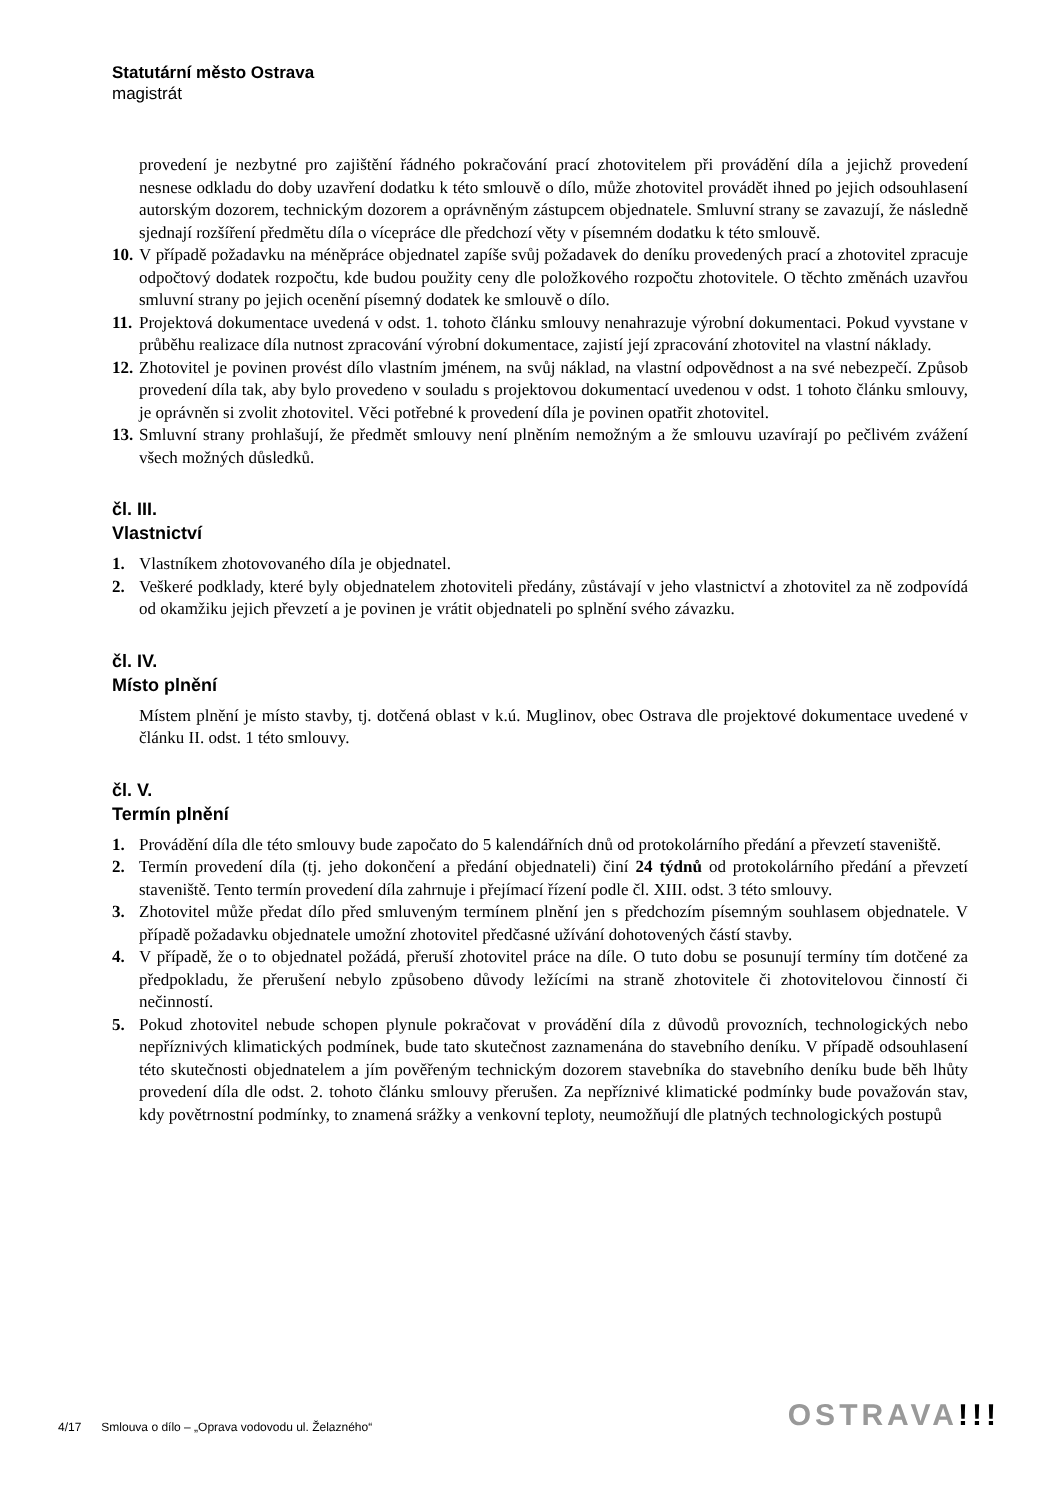Statutární město Ostrava
magistrát
provedení je nezbytné pro zajištění řádného pokračování prací zhotovitelem při provádění díla a jejichž provedení nesnese odkladu do doby uzavření dodatku k této smlouvě o dílo, může zhotovitel provádět ihned po jejich odsouhlasení autorským dozorem, technickým dozorem a oprávněným zástupcem objednatele. Smluvní strany se zavazují, že následně sjednají rozšíření předmětu díla o vícepráce dle předchozí věty v písemném dodatku k této smlouvě.
10. V případě požadavku na méněpráce objednatel zapíše svůj požadavek do deníku provedených prací a zhotovitel zpracuje odpočtový dodatek rozpočtu, kde budou použity ceny dle položkového rozpočtu zhotovitele. O těchto změnách uzavřou smluvní strany po jejich ocenění písemný dodatek ke smlouvě o dílo.
11. Projektová dokumentace uvedená v odst. 1. tohoto článku smlouvy nenahrazuje výrobní dokumentaci. Pokud vyvstane v průběhu realizace díla nutnost zpracování výrobní dokumentace, zajistí její zpracování zhotovitel na vlastní náklady.
12. Zhotovitel je povinen provést dílo vlastním jménem, na svůj náklad, na vlastní odpovědnost a na své nebezpečí. Způsob provedení díla tak, aby bylo provedeno v souladu s projektovou dokumentací uvedenou v odst. 1 tohoto článku smlouvy, je oprávněn si zvolit zhotovitel. Věci potřebné k provedení díla je povinen opatřit zhotovitel.
13. Smluvní strany prohlašují, že předmět smlouvy není plněním nemožným a že smlouvu uzavírají po pečlivém zvážení všech možných důsledků.
čl. III.
Vlastnictví
1. Vlastníkem zhotovovaného díla je objednatel.
2. Veškeré podklady, které byly objednatelem zhotoviteli předány, zůstávají v jeho vlastnictví a zhotovitel za ně zodpovídá od okamžiku jejich převzetí a je povinen je vrátit objednateli po splnění svého závazku.
čl. IV.
Místo plnění
Místem plnění je místo stavby, tj. dotčená oblast v k.ú. Muglinov, obec Ostrava dle projektové dokumentace uvedené v článku II. odst. 1 této smlouvy.
čl. V.
Termín plnění
1. Provádění díla dle této smlouvy bude započato do 5 kalendářních dnů od protokolárního předání a převzetí staveniště.
2. Termín provedení díla (tj. jeho dokončení a předání objednateli) činí 24 týdnů od protokolárního předání a převzetí staveniště. Tento termín provedení díla zahrnuje i přejímací řízení podle čl. XIII. odst. 3 této smlouvy.
3. Zhotovitel může předat dílo před smluveným termínem plnění jen s předchozím písemným souhlasem objednatele. V případě požadavku objednatele umožní zhotovitel předčasné užívání dohotovených částí stavby.
4. V případě, že o to objednatel požádá, přeruší zhotovitel práce na díle. O tuto dobu se posunují termíny tím dotčené za předpokladu, že přerušení nebylo způsobeno důvody ležícími na straně zhotovitele či zhotovitelovou činností či nečinností.
5. Pokud zhotovitel nebude schopen plynule pokračovat v provádění díla z důvodů provozních, technologických nebo nepříznivých klimatických podmínek, bude tato skutečnost zaznamenána do stavebního deníku. V případě odsouhlasení této skutečnosti objednatelem a jím pověřeným technickým dozorem stavebníka do stavebního deníku bude běh lhůty provedení díla dle odst. 2. tohoto článku smlouvy přerušen. Za nepříznivé klimatické podmínky bude považován stav, kdy povětrnostní podmínky, to znamená srážky a venkovní teploty, neumožňují dle platných technologických postupů
4/17 Smlouva o dílo – „Oprava vodovodu ul. Želazného“
OSTRAVA!!!